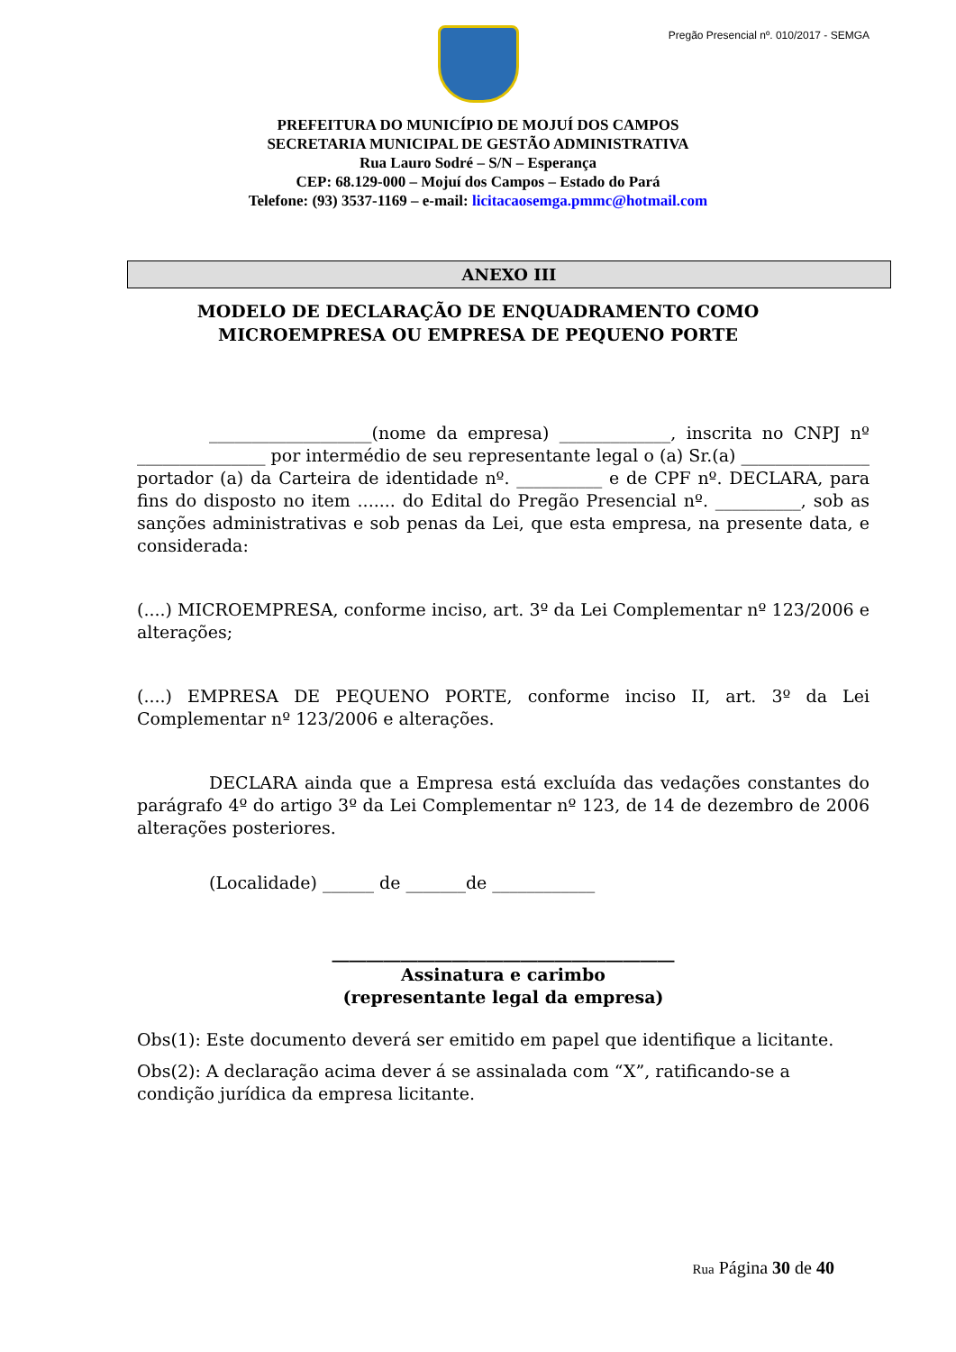Pregão Presencial nº. 010/2017 - SEMGA
PREFEITURA DO MUNICÍPIO DE MOJUÍ DOS CAMPOS
SECRETARIA MUNICIPAL DE GESTÃO ADMINISTRATIVA
Rua Lauro Sodré – S/N – Esperança
CEP: 68.129-000 – Mojuí dos Campos – Estado do Pará
Telefone: (93) 3537-1169 – e-mail: licitacaosemga.pmmc@hotmail.com
ANEXO III
MODELO DE DECLARAÇÃO DE ENQUADRAMENTO COMO MICROEMPRESA OU EMPRESA DE PEQUENO PORTE
___________________(nome da empresa) _____________, inscrita no CNPJ nº _______________ por intermédio de seu representante legal o (a) Sr.(a) _______________ portador (a) da Carteira de identidade nº. __________ e de CPF nº. DECLARA, para fins do disposto no item ....... do Edital do Pregão Presencial nº. __________, sob as sanções administrativas e sob penas da Lei, que esta empresa, na presente data, e considerada:
(....) MICROEMPRESA, conforme inciso, art. 3º da Lei Complementar nº 123/2006 e alterações;
(....) EMPRESA DE PEQUENO PORTE, conforme inciso II, art. 3º da Lei Complementar nº 123/2006 e alterações.
DECLARA ainda que a Empresa está excluída das vedações constantes do parágrafo 4º do artigo 3º da Lei Complementar nº 123, de 14 de dezembro de 2006 alterações posteriores.
(Localidade) ______ de _______de ____________
________________________________________
Assinatura e carimbo
(representante legal da empresa)
Obs(1): Este documento deverá ser emitido em papel que identifique a licitante.
Obs(2): A declaração acima dever á se assinalada com “X”, ratificando-se a condição jurídica da empresa licitante.
Rua Página 30 de 40